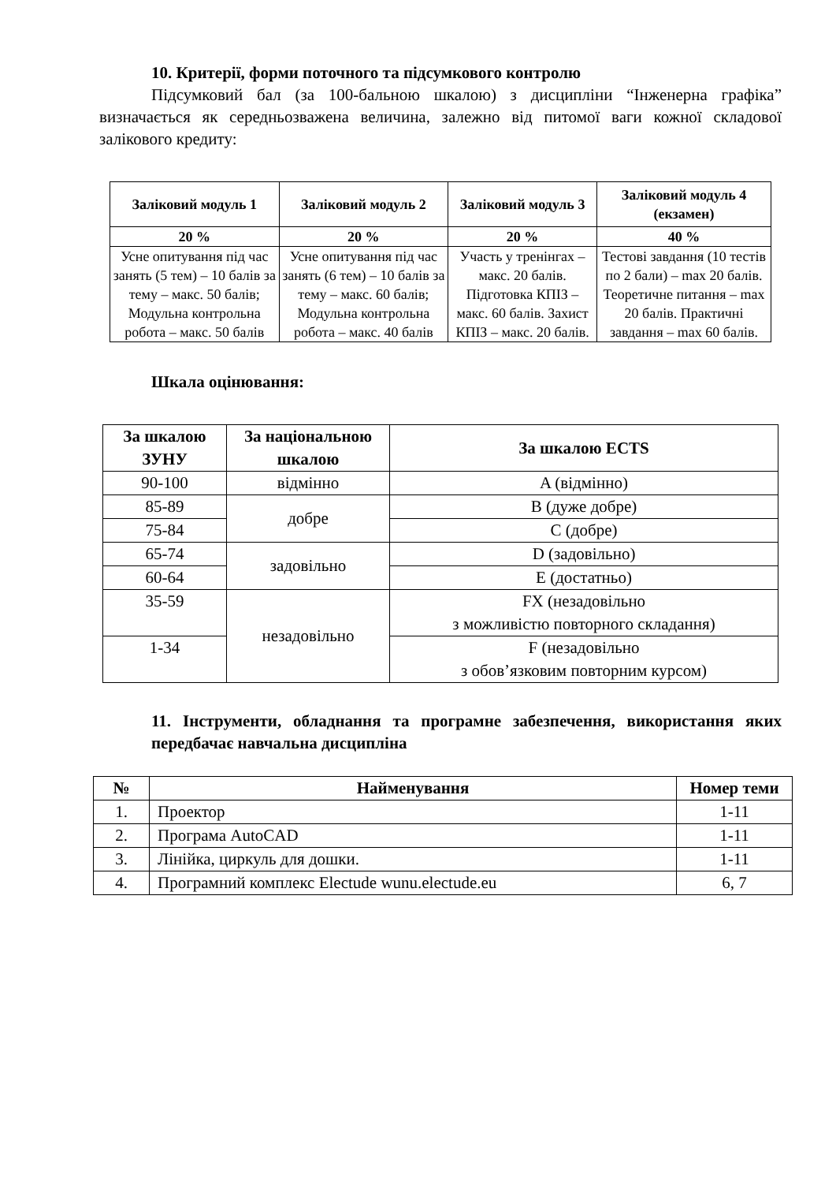10. Критерії, форми поточного та підсумкового контролю
Підсумковий бал (за 100-бальною шкалою) з дисципліни “Інженерна графіка” визначається як середньозважена величина, залежно від питомої ваги кожної складової залікового кредиту:
| Заліковий модуль 1 | Заліковий модуль 2 | Заліковий модуль 3 | Заліковий модуль 4 (екзамен) |
| --- | --- | --- | --- |
| 20 % | 20 % | 20 % | 40 % |
| Усне опитування під час занять (5 тем) – 10 балів за тему – макс. 50 балів; Модульна контрольна робота – макс. 50 балів | Усне опитування під час занять (6 тем) – 10 балів за тему – макс. 60 балів; Модульна контрольна робота – макс. 40 балів | Участь у тренінгах – макс. 20 балів. Підготовка КПІЗ – макс. 60 балів. Захист КПІЗ – макс. 20 балів. | Тестові завдання (10 тестів по 2 бали) – max 20 балів. Теоретичне питання – max 20 балів. Практичні завдання – max 60 балів. |
Шкала оцінювання:
| За шкалою ЗУНУ | За національною шкалою | За шкалою ECTS |
| --- | --- | --- |
| 90-100 | відмінно | A (відмінно) |
| 85-89 | добре | B (дуже добре) |
| 75-84 | | C (добре) |
| 65-74 | задовільно | D (задовільно) |
| 60-64 | | E (достатньо) |
| 35-59 | незадовільно | FX (незадовільно з можливістю повторного складання) |
| 1-34 | | F (незадовільно з обов’язковим повторним курсом) |
11. Інструменти, обладнання та програмне забезпечення, використання яких передбачає навчальна дисципліна
| № | Найменування | Номер теми |
| --- | --- | --- |
| 1. | Проектор | 1-11 |
| 2. | Програма AutoCAD | 1-11 |
| 3. | Лінійка, циркуль для дошки. | 1-11 |
| 4. | Програмний комплекс Electude wunu.electude.eu | 6, 7 |